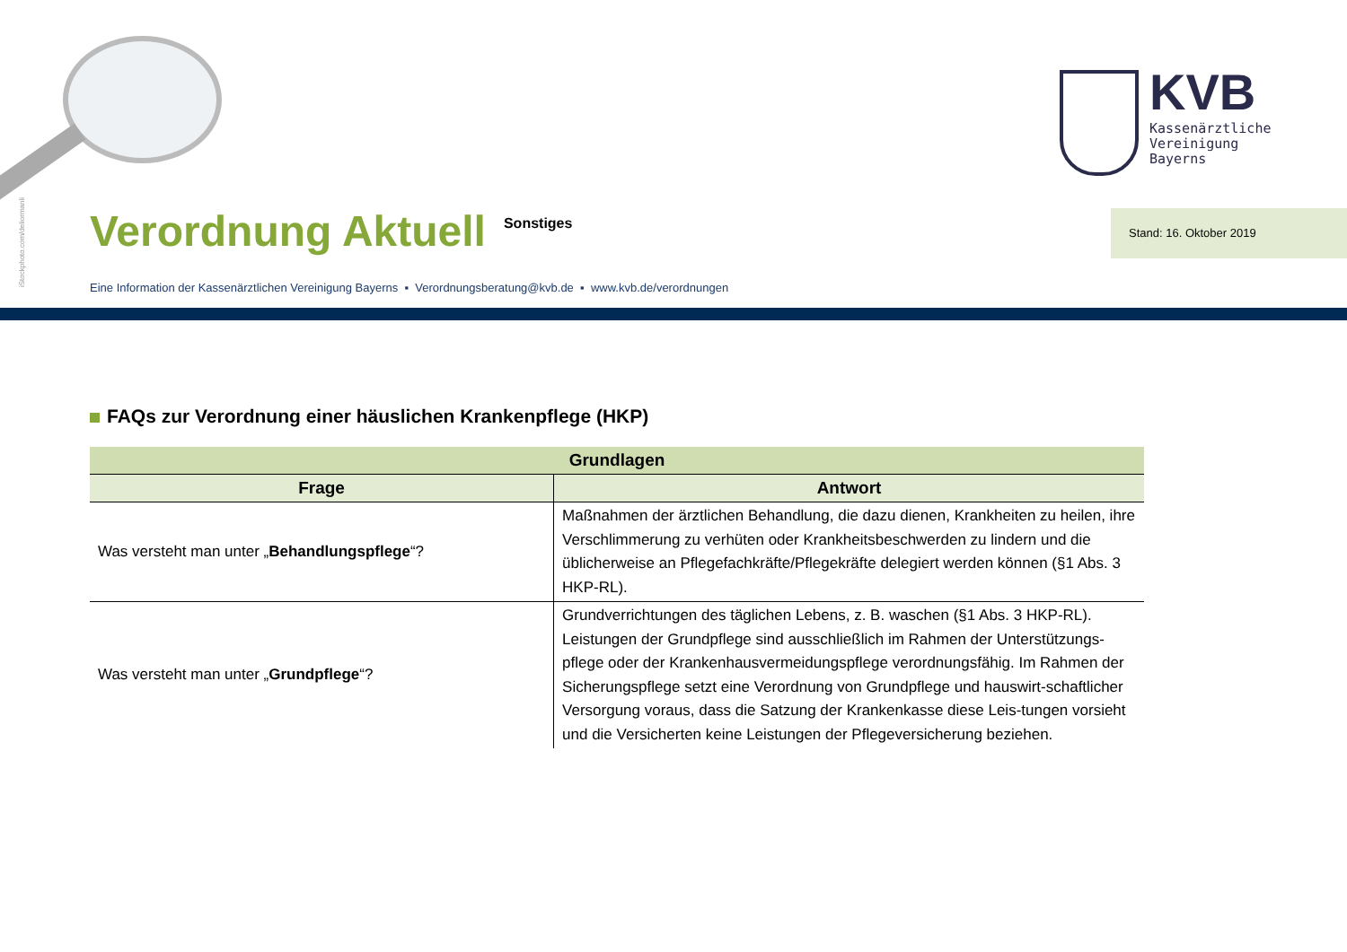iStockphoto.com/deliormanli
KVB
Kassenärztliche
Vereinigung
Bayerns
Verordnung Aktuell
Sonstiges
Stand: 16. Oktober 2019
Eine Information der Kassenärztlichen Vereinigung Bayerns ▪ Verordnungsberatung@kvb.de ▪ www.kvb.de/verordnungen
FAQs zur Verordnung einer häuslichen Krankenpflege (HKP)
| Grundlagen | |
| --- | --- |
| Frage | Antwort |
| Was versteht man unter „ Behandlungspflege “? | Maßnahmen der ärztlichen Behandlung, die dazu dienen, Krankheiten zu heilen, ihre Verschlimmerung zu verhüten oder Krankheitsbeschwerden zu lindern und die üblicherweise an Pflegefachkräfte/Pflegekräfte delegiert werden können (§1 Abs. 3 HKP-RL). |
| Was versteht man unter „ Grundpflege “? | Grundverrichtungen des täglichen Lebens, z. B. waschen (§1 Abs. 3 HKP-RL). Leistungen der Grundpflege sind ausschließlich im Rahmen der Unterstützungs-pflege oder der Krankenhausvermeidungspflege verordnungsfähig. Im Rahmen der Sicherungspflege setzt eine Verordnung von Grundpflege und hauswirt-schaftlicher Versorgung voraus, dass die Satzung der Krankenkasse diese Leis-tungen vorsieht und die Versicherten keine Leistungen der Pflegeversicherung beziehen. |